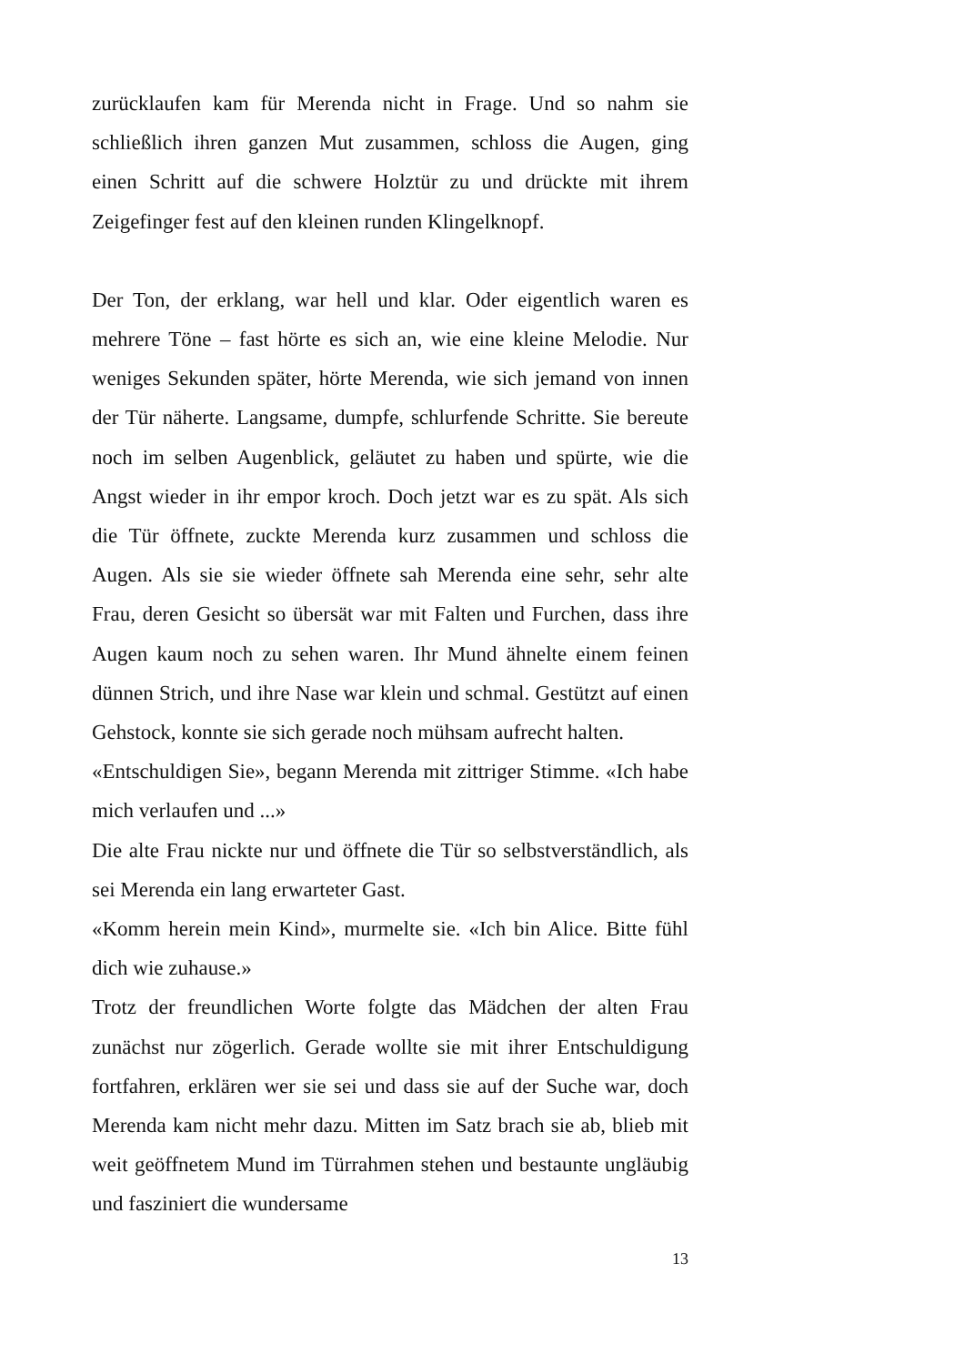zurücklaufen kam für Merenda nicht in Frage. Und so nahm sie schließlich ihren ganzen Mut zusammen, schloss die Augen, ging einen Schritt auf die schwere Holztür zu und drückte mit ihrem Zeigefinger fest auf den kleinen runden Klingelknopf.
Der Ton, der erklang, war hell und klar. Oder eigentlich waren es mehrere Töne – fast hörte es sich an, wie eine kleine Melodie. Nur weniges Sekunden später, hörte Merenda, wie sich jemand von innen der Tür näherte. Langsame, dumpfe, schlurfende Schritte. Sie bereute noch im selben Augenblick, geläutet zu haben und spürte, wie die Angst wieder in ihr empor kroch. Doch jetzt war es zu spät. Als sich die Tür öffnete, zuckte Merenda kurz zusammen und schloss die Augen. Als sie sie wieder öffnete sah Merenda eine sehr, sehr alte Frau, deren Gesicht so übersät war mit Falten und Furchen, dass ihre Augen kaum noch zu sehen waren. Ihr Mund ähnelte einem feinen dünnen Strich, und ihre Nase war klein und schmal. Gestützt auf einen Gehstock, konnte sie sich gerade noch mühsam aufrecht halten.
«Entschuldigen Sie», begann Merenda mit zittriger Stimme. «Ich habe mich verlaufen und ...»
Die alte Frau nickte nur und öffnete die Tür so selbstverständlich, als sei Merenda ein lang erwarteter Gast.
«Komm herein mein Kind», murmelte sie. «Ich bin Alice. Bitte fühl dich wie zuhause.»
Trotz der freundlichen Worte folgte das Mädchen der alten Frau zunächst nur zögerlich. Gerade wollte sie mit ihrer Entschuldigung fortfahren, erklären wer sie sei und dass sie auf der Suche war, doch Merenda kam nicht mehr dazu. Mitten im Satz brach sie ab, blieb mit weit geöffnetem Mund im Türrahmen stehen und bestaunte ungläubig und fasziniert die wundersame
13